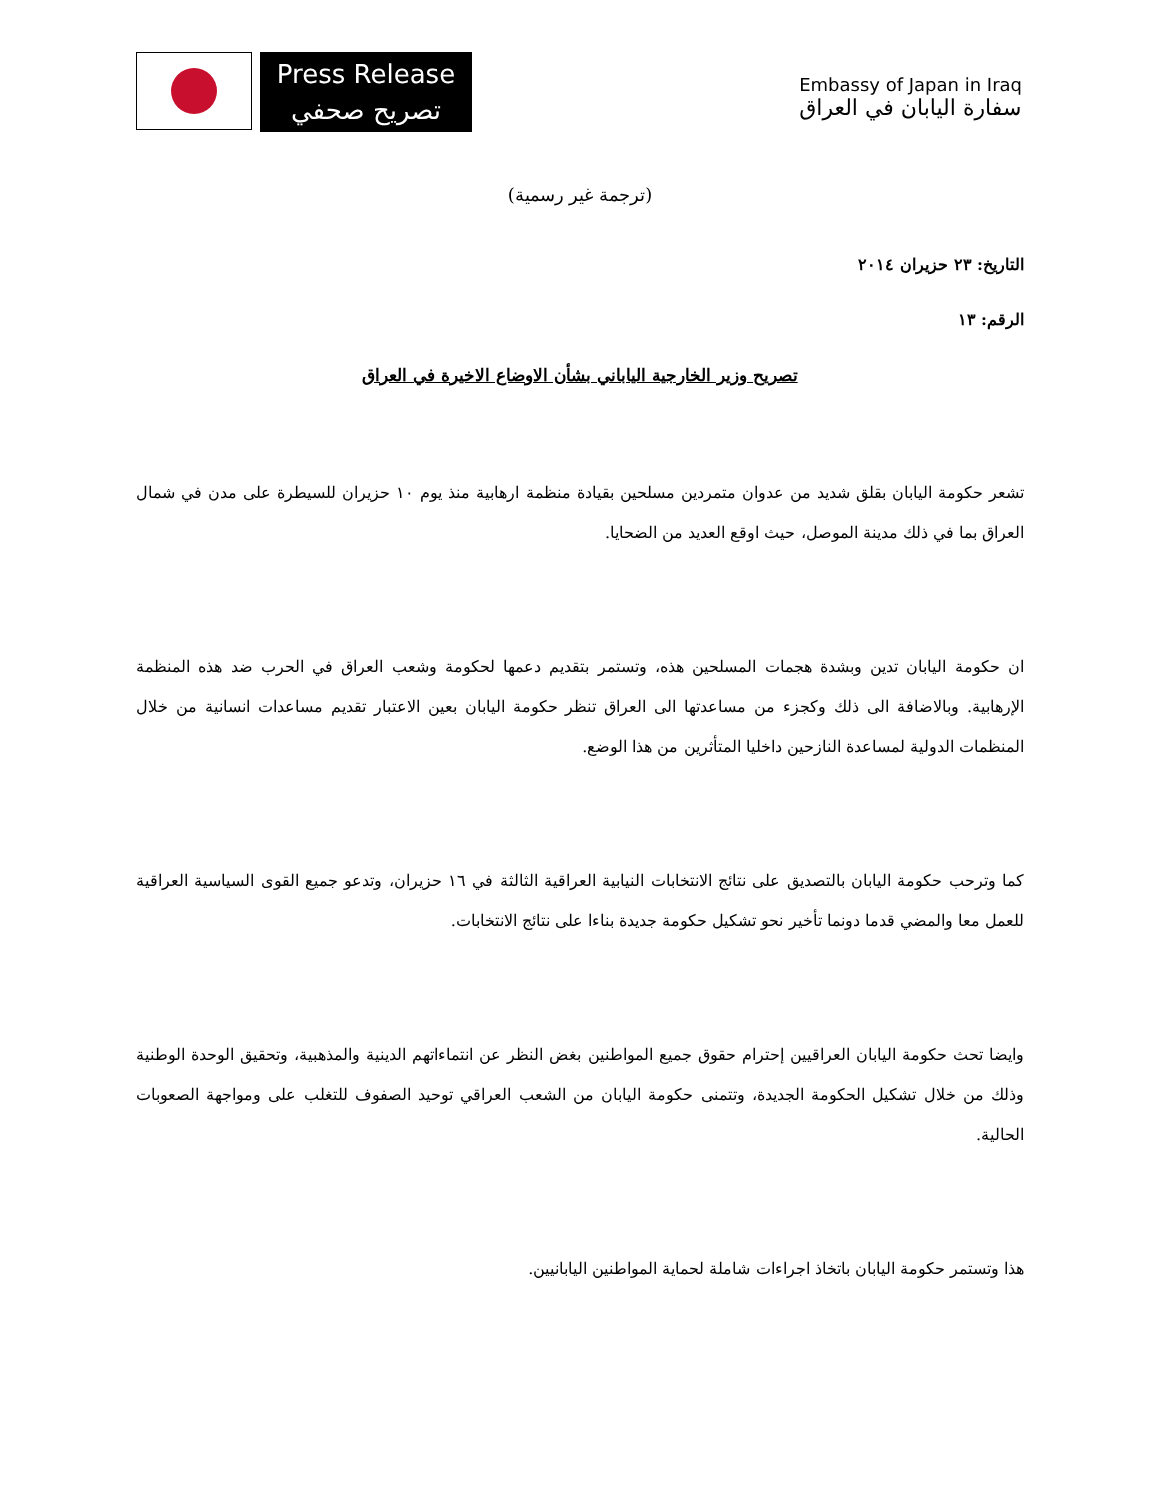Press Release
تصريح صحفي
Embassy of Japan in Iraq
سفارة اليابان في العراق
(ترجمة غير رسمية)
التاريخ: ٢٣ حزيران ٢٠١٤
الرقم: ١٣
تصريح وزير الخارجية الياباني بشأن الاوضاع الاخيرة في العراق
تشعر حكومة اليابان بقلق شديد من عدوان متمردين مسلحين بقيادة منظمة ارهابية منذ يوم ١٠ حزيران للسيطرة على مدن في شمال العراق بما في ذلك مدينة الموصل، حيث اوقع العديد من الضحايا.
ان حكومة اليابان تدين وبشدة هجمات المسلحين هذه، وتستمر بتقديم دعمها لحكومة وشعب العراق في الحرب ضد هذه المنظمة الإرهابية. وبالاضافة الى ذلك وكجزء من مساعدتها الى العراق تنظر حكومة اليابان بعين الاعتبار تقديم مساعدات انسانية من خلال المنظمات الدولية لمساعدة النازحين داخليا المتأثرين من هذا الوضع.
كما وترحب حكومة اليابان بالتصديق على نتائج الانتخابات النيابية العراقية الثالثة في ١٦ حزيران، وتدعو جميع القوى السياسية العراقية للعمل معا والمضي قدما دونما تأخير نحو تشكيل حكومة جديدة بناءا على نتائج الانتخابات.
وايضا تحث حكومة اليابان العراقيين إحترام حقوق جميع المواطنين بغض النظر عن انتماءاتهم الدينية والمذهبية، وتحقيق الوحدة الوطنية وذلك من خلال تشكيل الحكومة الجديدة، وتتمنى حكومة اليابان من الشعب العراقي توحيد الصفوف للتغلب على ومواجهة الصعوبات الحالية.
هذا وتستمر حكومة اليابان باتخاذ اجراءات شاملة لحماية المواطنين اليابانيين.